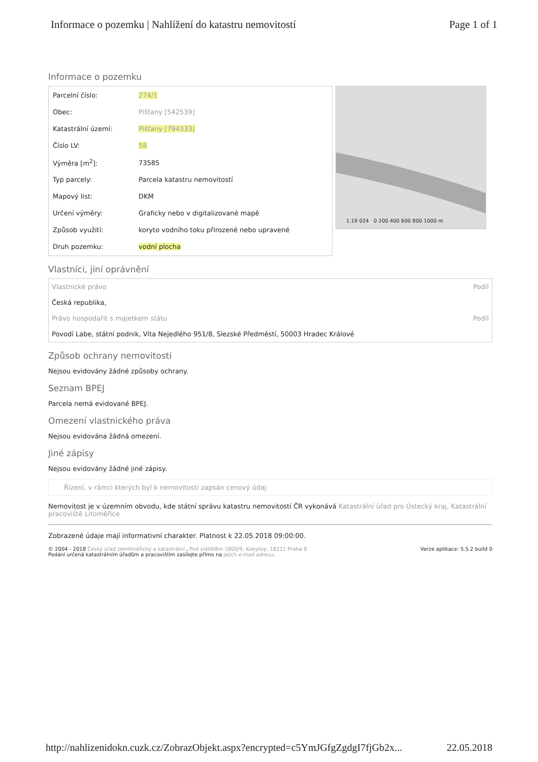Informace o pozemku | Nahlížení do katastru nemovitostí Page 1 of 1
Informace o pozemku
| Parcelní číslo: | 274/1 |
| Obec: | Pišťany [542539] |
| Katastrální území: | Pišťany [794333] |
| Číslo LV: | 58 |
| Výměra [m<sup>2</sup>]: | 73585 |
| Typ parcely: | Parcela katastru nemovitostí |
| Mapový list: | DKM |
| Určení výměry: | Graficky nebo v digitalizované mapě |
| Způsob využití: | koryto vodního toku přirozené nebo upravené |
| Druh pozemku: | vodní plocha |
1:19 024 0 200 400 600 800 1000 m
Vlastníci, jiní oprávnění
| Vlastnické právo | Podíl |
| Česká republika, | |
| Právo hospodařit s majetkem státu | Podíl |
| Povodí Labe, státní podnik, Víta Nejedlého 951/8, Slezské Předměstí, 50003 Hradec Králové | |
Způsob ochrany nemovitosti
Nejsou evidovány žádné způsoby ochrany.
Seznam BPEJ
Parcela nemá evidované BPEJ.
Omezení vlastnického práva
Nejsou evidována žádná omezení.
Jiné zápisy
Nejsou evidovány žádné jiné zápisy.
Řízení, v rámci kterých byl k nemovitosti zapsán cenový údaj
Nemovitost je v územním obvodu, kde státní správu katastru nemovitostí ČR vykonává Katastrální úřad pro Ústecký kraj, Katastrální pracoviště Litoměřice
Zobrazené údaje mají informativní charakter. Platnost k 22.05.2018 09:00:00.
© 2004 - 2018 Český úřad zeměměřický a katastrální , Pod sídlištěm 1800/9, Kobylisy, 18211 Praha 8
Podání určená katastrálním úřadům a pracovištím zasílejte přímo na jejich e-mail adresu.
Verze aplikace: 5.5.2 build 0
http://nahlizenidokn.cuzk.cz/ZobrazObjekt.aspx?encrypted=c5YmJGfgZgdgI7fjGb2x... 22.05.2018